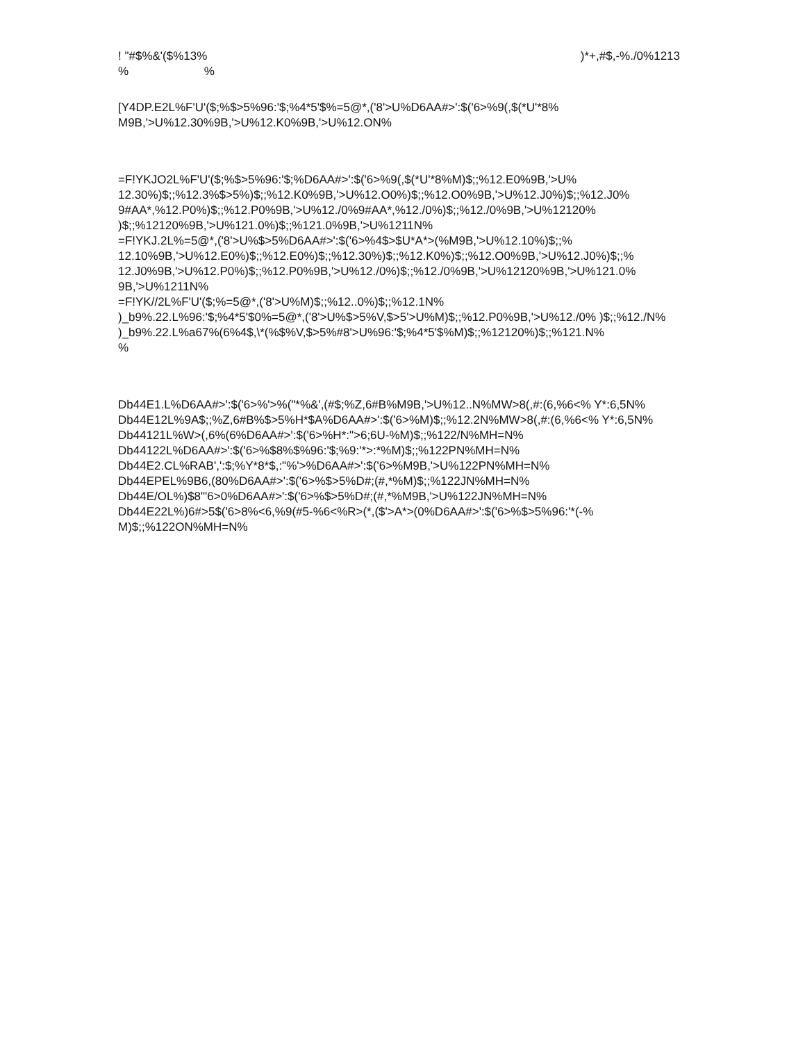! "#$%&'($%13% )*+,#$,-%./0%1213
% %
[Y4DP.E2L%F'U'($;%$>5%96:'$;%4*5'$%=5@*,('8'>U%D6AA#>':$('6>%9(,$(*U'*8% M9B,'>U%12.30%9B,'>U%12.K0%9B,'>U%12.ON%
=F!YKJO2L%F'U'($;%$>5%96:'$;%D6AA#>':$('6>%9(,$(*U'*8%M)$;;%12.E0%9B,'>U% 12.30%)$;;%12.3%$>5%)$;;%12.K0%9B,'>U%12.O0%)$;;%12.O0%9B,'>U%12.J0%)$;;%12.J0% 9#AA*,%12.P0%)$;;%12.P0%9B,'>U%12./0%9#AA*,%12./0%)$;;%12./0%9B,'>U%12120% )$;;%12120%9B,'>U%121.0%)$;;%121.0%9B,'>U%1211N%
=F!YKJ.2L%=5@*,('8'>U%$>5%D6AA#>':$('6>%4$>$U*A*>(%M9B,'>U%12.10%)$;;% 12.10%9B,'>U%12.E0%)$;;%12.E0%)$;;%12.30%)$;;%12.K0%)$;;%12.O0%9B,'>U%12.J0%)$;;% 12.J0%9B,'>U%12.P0%)$;;%12.P0%9B,'>U%12./0%)$;;%12./0%9B,'>U%12120%9B,'>U%121.0% 9B,'>U%1211N%
=F!YK//2L%F'U'($;%=5@*,('8'>U%M)$;;%12..0%)$;;%12.1N%
)_b9%.22.L%96:'$;%4*5'$0%=5@*,('8'>U%$>5%V,$>5'>U%M)$;;%12.P0%9B,'>U%12./0% )$;;%12./N%
)_b9%.22.L%a67%(6%4$,\*(%$%V,$>5%#8'>U%96:'$;%4*5'$%M)$;;%12120%)$;;%121.N%
%
Db44E1.L%D6AA#>':$('6>%'>%("*%&',(#$;%Z,6#B%M9B,'>U%12..N%MW>8(,#:(6,%6<% Y*:6,5N%
Db44E12L%9A$;;%Z,6#B%$>5%H*$A%D6AA#>':$('6>%M)$;;%12.2N%MW>8(,#:(6,%6<% Y*:6,5N%
Db44121L%W>(,6%(6%D6AA#>':$('6>%H*:">6;6U-%M)$;;%122/N%MH=N%
Db44122L%D6AA#>':$('6>%$8%$%96:'$;%9:'*>:*%M)$;;%122PN%MH=N%
Db44E2.CL%RAB',':$;%Y*8*$,:"%'>%D6AA#>':$('6>%M9B,'>U%122PN%MH=N%
Db44EPEL%9B6,(80%D6AA#>':$('6>%$>5%D#;(#,*%M)$;;%122JN%MH=N%
Db44E/OL%)$8"'6>0%D6AA#>':$('6>%$>5%D#;(#,*%M9B,'>U%122JN%MH=N%
Db44E22L%)6#>5$('6>8%<6,%9(#5-%6<%R>(*,($'>A*>(0%D6AA#>':$('6>%$>5%96:'*(-% M)$;;%122ON%MH=N%